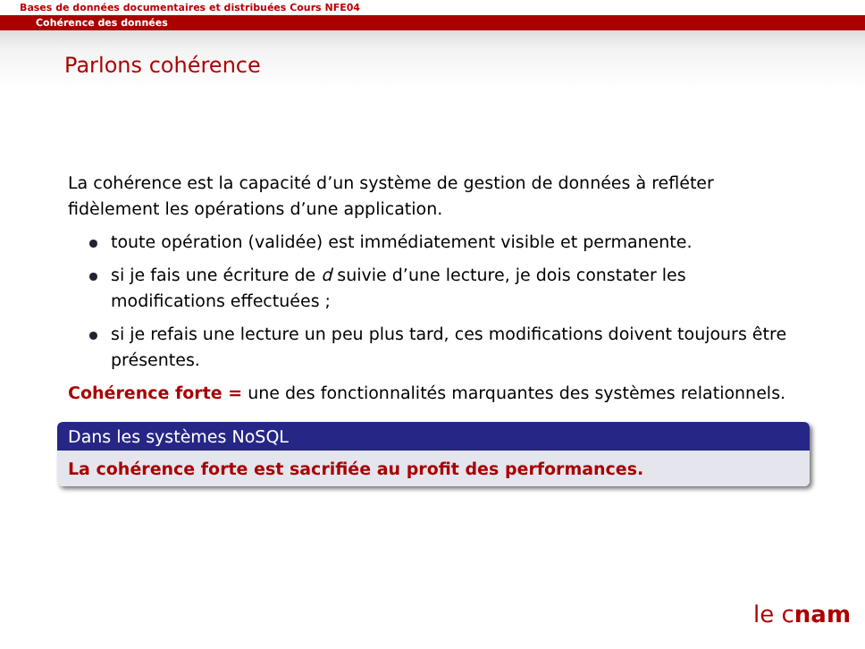Bases de données documentaires et distribuées Cours NFE04
Cohérence des données
Parlons cohérence
La cohérence est la capacité d’un système de gestion de données à refléter fidèlement les opérations d’une application.
toute opération (validée) est immédiatement visible et permanente.
si je fais une écriture de d suivie d’une lecture, je dois constater les modifications effectuées ;
si je refais une lecture un peu plus tard, ces modifications doivent toujours être présentes.
Cohérence forte = une des fonctionnalités marquantes des systèmes relationnels.
Dans les systèmes NoSQL
La cohérence forte est sacrifiée au profit des performances.
le cnam